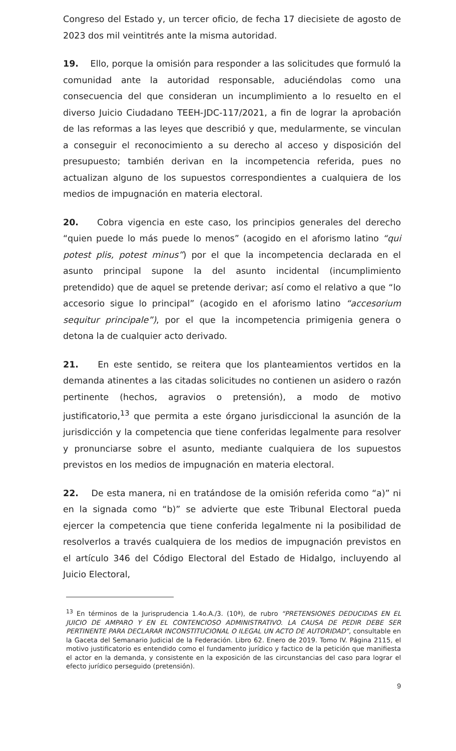Congreso del Estado y, un tercer oficio, de fecha 17 diecisiete de agosto de 2023 dos mil veintitrés ante la misma autoridad.
19. Ello, porque la omisión para responder a las solicitudes que formuló la comunidad ante la autoridad responsable, aduciéndolas como una consecuencia del que consideran un incumplimiento a lo resuelto en el diverso Juicio Ciudadano TEEH-JDC-117/2021, a fin de lograr la aprobación de las reformas a las leyes que describió y que, medularmente, se vinculan a conseguir el reconocimiento a su derecho al acceso y disposición del presupuesto; también derivan en la incompetencia referida, pues no actualizan alguno de los supuestos correspondientes a cualquiera de los medios de impugnación en materia electoral.
20. Cobra vigencia en este caso, los principios generales del derecho “quien puede lo más puede lo menos” (acogido en el aforismo latino “qui potest plis, potest minus”) por el que la incompetencia declarada en el asunto principal supone la del asunto incidental (incumplimiento pretendido) que de aquel se pretende derivar; así como el relativo a que “lo accesorio sigue lo principal” (acogido en el aforismo latino “accesorium sequitur principale”), por el que la incompetencia primigenia genera o detona la de cualquier acto derivado.
21. En este sentido, se reitera que los planteamientos vertidos en la demanda atinentes a las citadas solicitudes no contienen un asidero o razón pertinente (hechos, agravios o pretensión), a modo de motivo justificatorio,<sup>13</sup> que permita a este órgano jurisdiccional la asunción de la jurisdicción y la competencia que tiene conferidas legalmente para resolver y pronunciarse sobre el asunto, mediante cualquiera de los supuestos previstos en los medios de impugnación en materia electoral.
22. De esta manera, ni en tratándose de la omisión referida como “a)” ni en la signada como “b)” se advierte que este Tribunal Electoral pueda ejercer la competencia que tiene conferida legalmente ni la posibilidad de resolverlos a través cualquiera de los medios de impugnación previstos en el artículo 346 del Código Electoral del Estado de Hidalgo, incluyendo al Juicio Electoral,
<sup>13</sup> En términos de la Jurisprudencia 1.4o.A./3. (10ª), de rubro “PRETENSIONES DEDUCIDAS EN EL JUICIO DE AMPARO Y EN EL CONTENCIOSO ADMINISTRATIVO. LA CAUSA DE PEDIR DEBE SER PERTINENTE PARA DECLARAR INCONSTITUCIONAL O ILEGAL UN ACTO DE AUTORIDAD”, consultable en la Gaceta del Semanario Judicial de la Federación. Libro 62. Enero de 2019. Tomo IV. Página 2115, el motivo justificatorio es entendido como el fundamento jurídico y factico de la petición que manifiesta el actor en la demanda, y consistente en la exposición de las circunstancias del caso para lograr el efecto jurídico perseguido (pretensión).
9